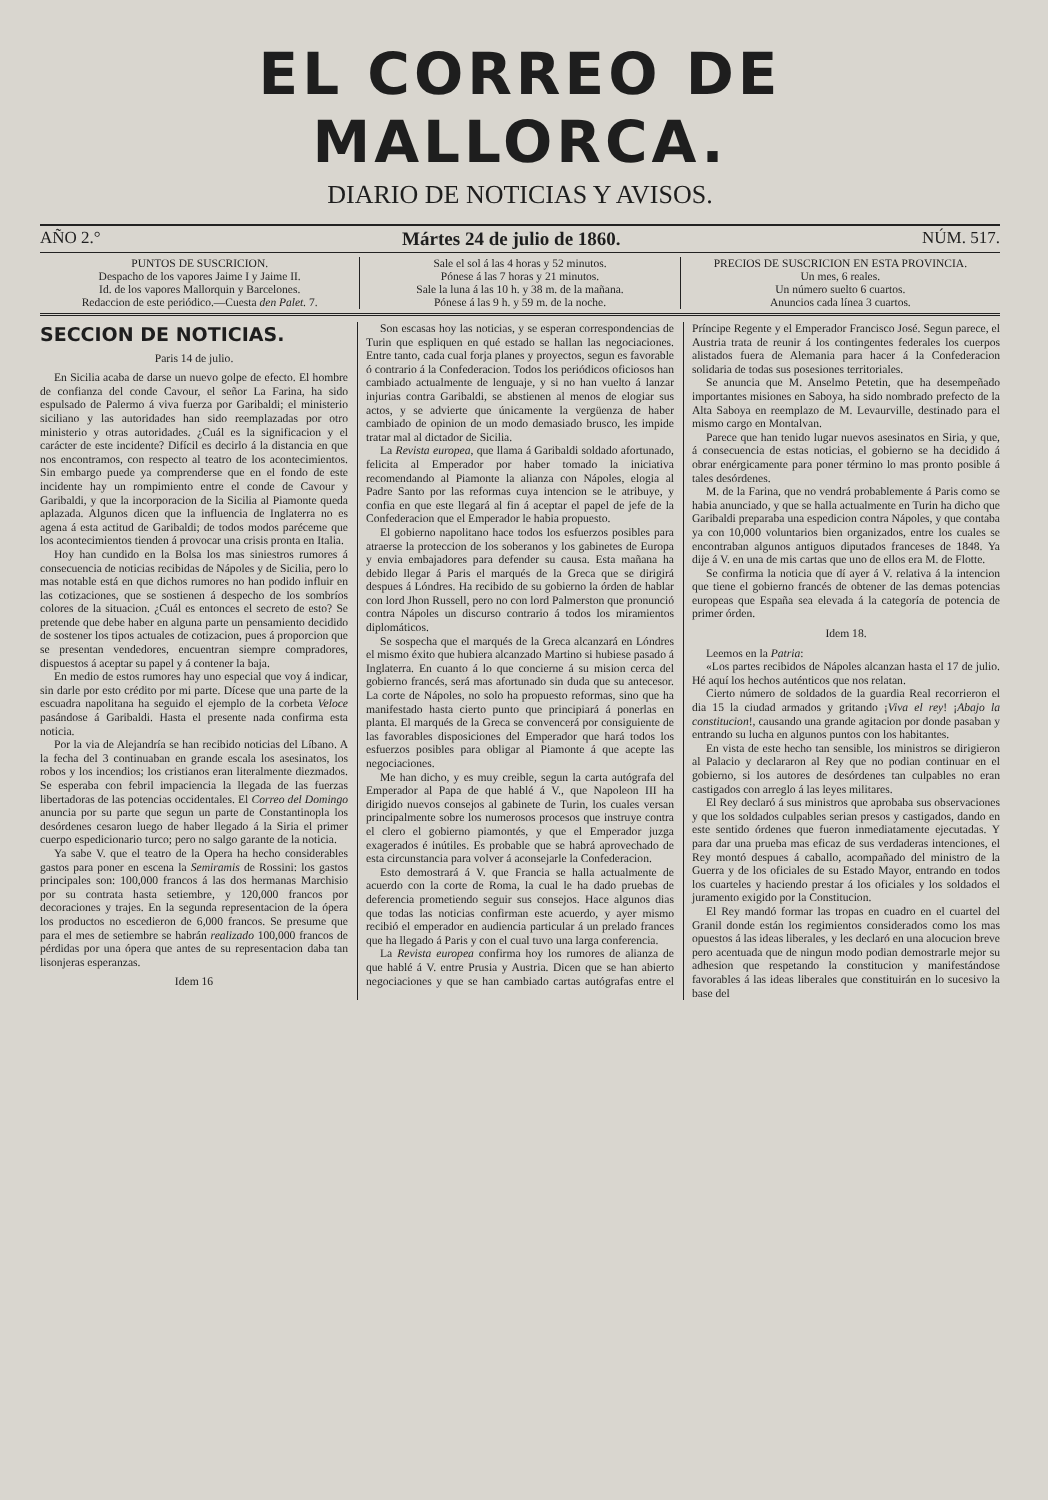EL CORREO DE MALLORCA.
DIARIO DE NOTICIAS Y AVISOS.
AÑO 2.° Mártes 24 de julio de 1860. NÚM. 517.
PUNTOS DE SUSCRICION.
Despacho de los vapores Jaime I y Jaime II.
Id. de los vapores Mallorquin y Barcelones.
Redaccion de este periódico.—Cuesta den Palet. 7.
Sale el sol á las 4 horas y 52 minutos.
Pónese á las 7 horas y 21 minutos.
Sale la luna á las 10 h. y 38 m. de la mañana.
Pónese á las 9 h. y 59 m. de la noche.
PRECIOS DE SUSCRICION EN ESTA PROVINCIA.
Un mes, 6 reales.
Un número suelto 6 cuartos.
Anuncios cada línea 3 cuartos.
SECCION DE NOTICIAS.
Paris 14 de julio.
En Sicilia acaba de darse un nuevo golpe de efecto. El hombre de confianza del conde Cavour, el señor La Farina, ha sido espulsado de Palermo á viva fuerza por Garibaldi; el ministerio siciliano y las autoridades han sido reemplazadas por otro ministerio y otras autoridades. ¿Cuál es la significacion y el carácter de este incidente? Difícil es decirlo á la distancia en que nos encontramos, con respecto al teatro de los acontecimientos. Sin embargo puede ya comprenderse que en el fondo de este incidente hay un rompimiento entre el conde de Cavour y Garibaldi, y que la incorporacion de la Sicilia al Piamonte queda aplazada. Algunos dicen que la influencia de Inglaterra no es agena á esta actitud de Garibaldi; de todos modos paréceme que los acontecimientos tienden á provocar una crisis pronta en Italia.
Hoy han cundido en la Bolsa los mas siniestros rumores á consecuencia de noticias recibidas de Nápoles y de Sicilia, pero lo mas notable está en que dichos rumores no han podido influir en las cotizaciones, que se sostienen á despecho de los sombríos colores de la situacion. ¿Cuál es entonces el secreto de esto? Se pretende que debe haber en alguna parte un pensamiento decidido de sostener los tipos actuales de cotizacion, pues á proporcion que se presentan vendedores, encuentran siempre compradores, dispuestos á aceptar su papel y á contener la baja.
En medio de estos rumores hay uno especial que voy á indicar, sin darle por esto crédito por mi parte. Dícese que una parte de la escuadra napolitana ha seguido el ejemplo de la corbeta Veloce pasándose á Garibaldi. Hasta el presente nada confirma esta noticia.
Por la via de Alejandría se han recibido noticias del Líbano. A la fecha del 3 continuaban en grande escala los asesinatos, los robos y los incendios; los cristianos eran literalmente diezmados. Se esperaba con febril impaciencia la llegada de las fuerzas libertadoras de las potencias occidentales. El Correo del Domingo anuncia por su parte que segun un parte de Constantinopla los desórdenes cesaron luego de haber llegado á la Siria el primer cuerpo espedicionario turco; pero no salgo garante de la noticia.
Ya sabe V. que el teatro de la Opera ha hecho considerables gastos para poner en escena la Semiramis de Rossini: los gastos principales son: 100,000 francos á las dos hermanas Marchisio por su contrata hasta setiembre, y 120,000 francos por decoraciones y trajes. En la segunda representacion de la ópera los productos no escedieron de 6,000 francos. Se presume que para el mes de setiembre se habrán realizado 100,000 francos de pérdidas por una ópera que antes de su representacion daba tan lisonjeras esperanzas.
Idem 16
Son escasas hoy las noticias, y se esperan correspondencias de Turin que espliquen en qué estado se hallan las negociaciones. Entre tanto, cada cual forja planes y proyectos, segun es favorable ó contrario á la Confederacion. Todos los periódicos oficiosos han cambiado actualmente de lenguaje, y si no han vuelto á lanzar injurias contra Garibaldi, se abstienen al menos de elogiar sus actos, y se advierte que únicamente la vergüenza de haber cambiado de opinion de un modo demasiado brusco, les impide tratar mal al dictador de Sicilia.
La Revista europea, que llama á Garibaldi soldado afortunado, felicita al Emperador por haber tomado la iniciativa recomendando al Piamonte la alianza con Nápoles, elogia al Padre Santo por las reformas cuya intencion se le atribuye, y confia en que este llegará al fin á aceptar el papel de jefe de la Confederacion que el Emperador le habia propuesto.
El gobierno napolitano hace todos los esfuerzos posibles para atraerse la proteccion de los soberanos y los gabinetes de Europa y envia embajadores para defender su causa. Esta mañana ha debido llegar á Paris el marqués de la Greca que se dirigirá despues á Lóndres. Ha recibido de su gobierno la órden de hablar con lord Jhon Russell, pero no con lord Palmerston que pronunció contra Nápoles un discurso contrario á todos los miramientos diplomáticos.
Se sospecha que el marqués de la Greca alcanzará en Lóndres el mismo éxito que hubiera alcanzado Martino si hubiese pasado á Inglaterra. En cuanto á lo que concierne á su mision cerca del gobierno francés, será mas afortunado sin duda que su antecesor. La corte de Nápoles, no solo ha propuesto reformas, sino que ha manifestado hasta cierto punto que principiará á ponerlas en planta. El marqués de la Greca se convencerá por consiguiente de las favorables disposiciones del Emperador que hará todos los esfuerzos posibles para obligar al Piamonte á que acepte las negociaciones.
Me han dicho, y es muy creible, segun la carta autógrafa del Emperador al Papa de que hablé á V., que Napoleon III ha dirigido nuevos consejos al gabinete de Turin, los cuales versan principalmente sobre los numerosos procesos que instruye contra el clero el gobierno piamontés, y que el Emperador juzga exagerados é inútiles. Es probable que se habrá aprovechado de esta circunstancia para volver á aconsejarle la Confederacion.
Esto demostrará á V. que Francia se halla actualmente de acuerdo con la corte de Roma, la cual le ha dado pruebas de deferencia prometiendo seguir sus consejos. Hace algunos dias que todas las noticias confirman este acuerdo, y ayer mismo recibió el emperador en audiencia particular á un prelado frances que ha llegado á Paris y con el cual tuvo una larga conferencia.
La Revista europea confirma hoy los rumores de alianza de que hablé á V. entre Prusia y Austria. Dicen que se han abierto negociaciones y que se han cambiado cartas autógrafas entre el Príncipe Regente y el Emperador Francisco José. Segun parece, el Austria trata de reunir á los contingentes federales los cuerpos alistados fuera de Alemania para hacer á la Confederacion solidaria de todas sus posesiones territoriales.
Se anuncia que M. Anselmo Petetin, que ha desempeñado importantes misiones en Saboya, ha sido nombrado prefecto de la Alta Saboya en reemplazo de M. Levaurville, destinado para el mismo cargo en Montalvan.
Parece que han tenido lugar nuevos asesinatos en Siria, y que, á consecuencia de estas noticias, el gobierno se ha decidido á obrar enérgicamente para poner término lo mas pronto posible á tales desórdenes.
M. de la Farina, que no vendrá probablemente á Paris como se habia anunciado, y que se halla actualmente en Turin ha dicho que Garibaldi preparaba una espedicion contra Nápoles, y que contaba ya con 10,000 voluntarios bien organizados, entre los cuales se encontraban algunos antiguos diputados franceses de 1848. Ya dije á V. en una de mis cartas que uno de ellos era M. de Flotte.
Se confirma la noticia que dí ayer á V. relativa á la intencion que tiene el gobierno francés de obtener de las demas potencias europeas que España sea elevada á la categoría de potencia de primer órden.
Idem 18.
Leemos en la Patria:
«Los partes recibidos de Nápoles alcanzan hasta el 17 de julio. Hé aquí los hechos auténticos que nos relatan.
Cierto número de soldados de la guardia Real recorrieron el dia 15 la ciudad armados y gritando ¡Viva el rey! ¡Abajo la constitucion!, causando una grande agitacion por donde pasaban y entrando su lucha en algunos puntos con los habitantes.
En vista de este hecho tan sensible, los ministros se dirigieron al Palacio y declararon al Rey que no podian continuar en el gobierno, si los autores de desórdenes tan culpables no eran castigados con arreglo á las leyes militares.
El Rey declaró á sus ministros que aprobaba sus observaciones y que los soldados culpables serian presos y castigados, dando en este sentido órdenes que fueron inmediatamente ejecutadas. Y para dar una prueba mas eficaz de sus verdaderas intenciones, el Rey montó despues á caballo, acompañado del ministro de la Guerra y de los oficiales de su Estado Mayor, entrando en todos los cuarteles y haciendo prestar á los oficiales y los soldados el juramento exigido por la Constitucion.
El Rey mandó formar las tropas en cuadro en el cuartel del Granil donde están los regimientos considerados como los mas opuestos á las ideas liberales, y les declaró en una alocucion breve pero acentuada que de ningun modo podian demostrarle mejor su adhesion que respetando la constitucion y manifestándose favorables á las ideas liberales que constituirán en lo sucesivo la base del